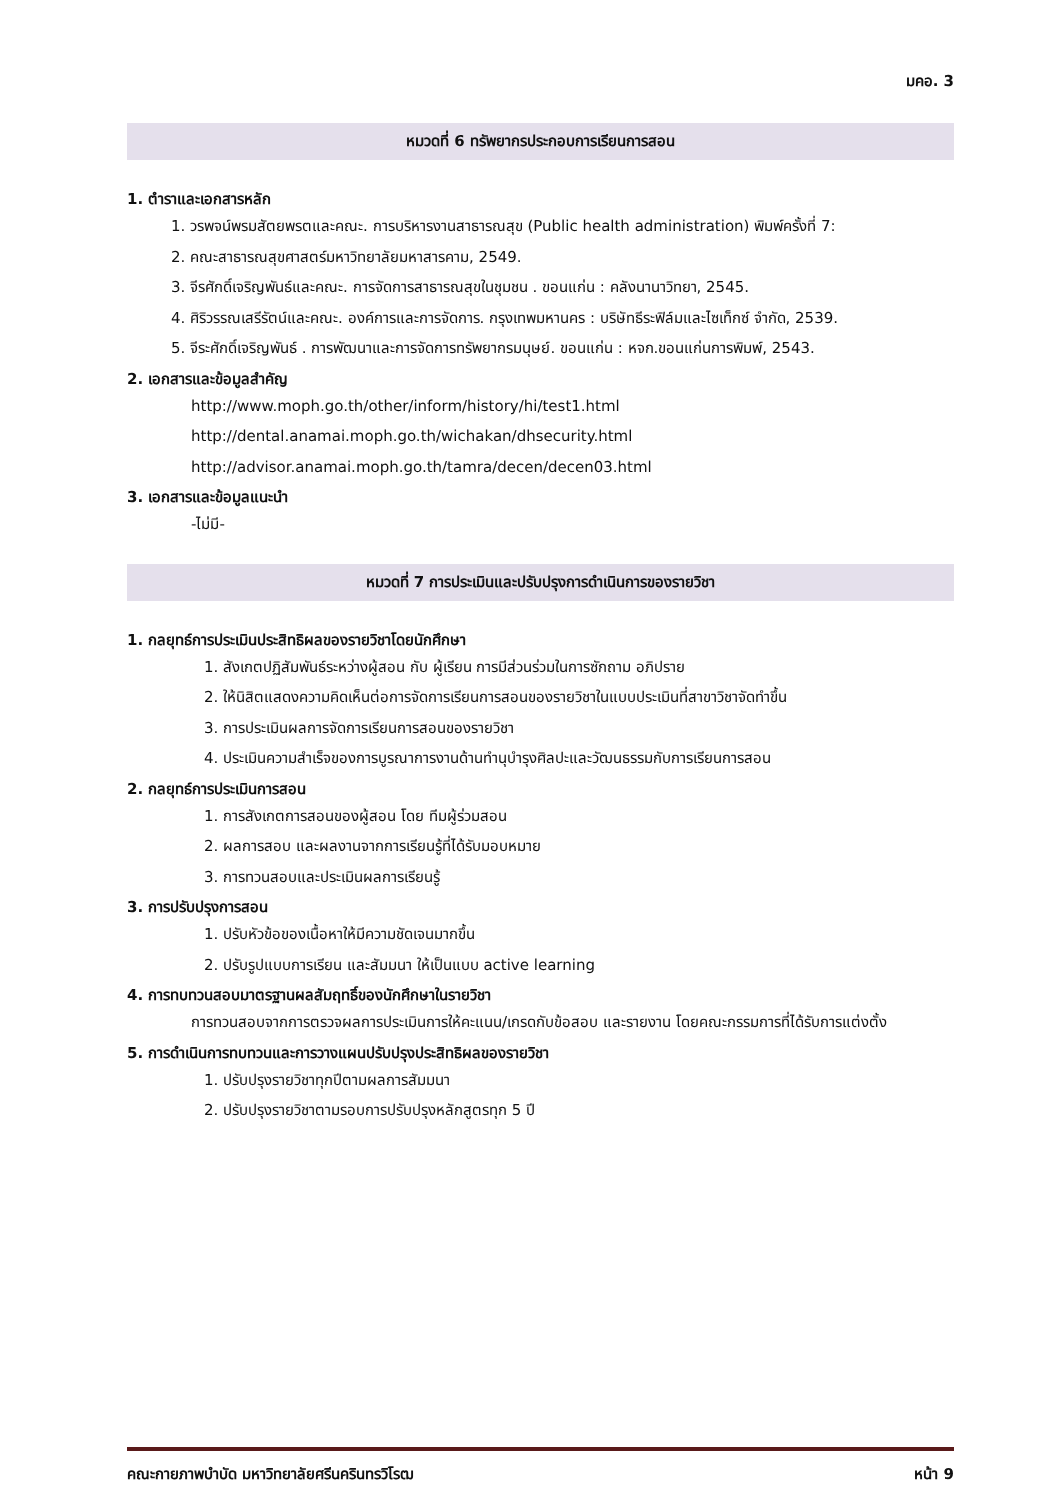มคอ. 3
หมวดที่ 6 ทรัพยากรประกอบการเรียนการสอน
1. ตำราและเอกสารหลัก
1. วรพจน์พรมสัตยพรตและคณะ. การบริหารงานสาธารณสุข (Public health administration) พิมพ์ครั้งที่ 7:
2. คณะสาธารณสุขศาสตร์มหาวิทยาลัยมหาสารคาม, 2549.
3. จีรศักดิ์เจริญพันธ์และคณะ. การจัดการสาธารณสุขในชุมชน . ขอนแก่น : คลังนานาวิทยา, 2545.
4. ศิริวรรณเสรีรัตน์และคณะ. องค์การและการจัดการ. กรุงเทพมหานคร : บริษัทธีระฟิล์มและไซเท็กซ์ จำกัด, 2539.
5. จีระศักดิ์เจริญพันธ์ . การพัฒนาและการจัดการทรัพยากรมนุษย์. ขอนแก่น : หจก.ขอนแก่นการพิมพ์, 2543.
2. เอกสารและข้อมูลสำคัญ
http://www.moph.go.th/other/inform/history/hi/test1.html
http://dental.anamai.moph.go.th/wichakan/dhsecurity.html
http://advisor.anamai.moph.go.th/tamra/decen/decen03.html
3. เอกสารและข้อมูลแนะนำ
-ไม่มี-
หมวดที่ 7 การประเมินและปรับปรุงการดำเนินการของรายวิชา
1. กลยุทธ์การประเมินประสิทธิผลของรายวิชาโดยนักศึกษา
1. สังเกตปฏิสัมพันธ์ระหว่างผู้สอน กับ ผู้เรียน การมีส่วนร่วมในการซักถาม อภิปราย
2. ให้นิสิตแสดงความคิดเห็นต่อการจัดการเรียนการสอนของรายวิชาในแบบประเมินที่สาขาวิชาจัดทำขึ้น
3. การประเมินผลการจัดการเรียนการสอนของรายวิชา
4. ประเมินความสำเร็จของการบูรณาการงานด้านทำนุบำรุงศิลปะและวัฒนธรรมกับการเรียนการสอน
2. กลยุทธ์การประเมินการสอน
1. การสังเกตการสอนของผู้สอน โดย ทีมผู้ร่วมสอน
2. ผลการสอบ และผลงานจากการเรียนรู้ที่ได้รับมอบหมาย
3. การทวนสอบและประเมินผลการเรียนรู้
3. การปรับปรุงการสอน
1. ปรับหัวข้อของเนื้อหาให้มีความชัดเจนมากขึ้น
2. ปรับรูปแบบการเรียน และสัมมนา ให้เป็นแบบ active learning
4. การทบทวนสอบมาตรฐานผลสัมฤทธิ์ของนักศึกษาในรายวิชา
การทวนสอบจากการตรวจผลการประเมินการให้คะแนน/เกรดกับข้อสอบ และรายงาน โดยคณะกรรมการที่ได้รับการแต่งตั้ง
5. การดำเนินการทบทวนและการวางแผนปรับปรุงประสิทธิผลของรายวิชา
1. ปรับปรุงรายวิชาทุกปีตามผลการสัมมนา
2. ปรับปรุงรายวิชาตามรอบการปรับปรุงหลักสูตรทุก 5 ปี
คณะกายภาพบำบัด มหาวิทยาลัยศรีนครินทรวิโรฒ หน้า 9